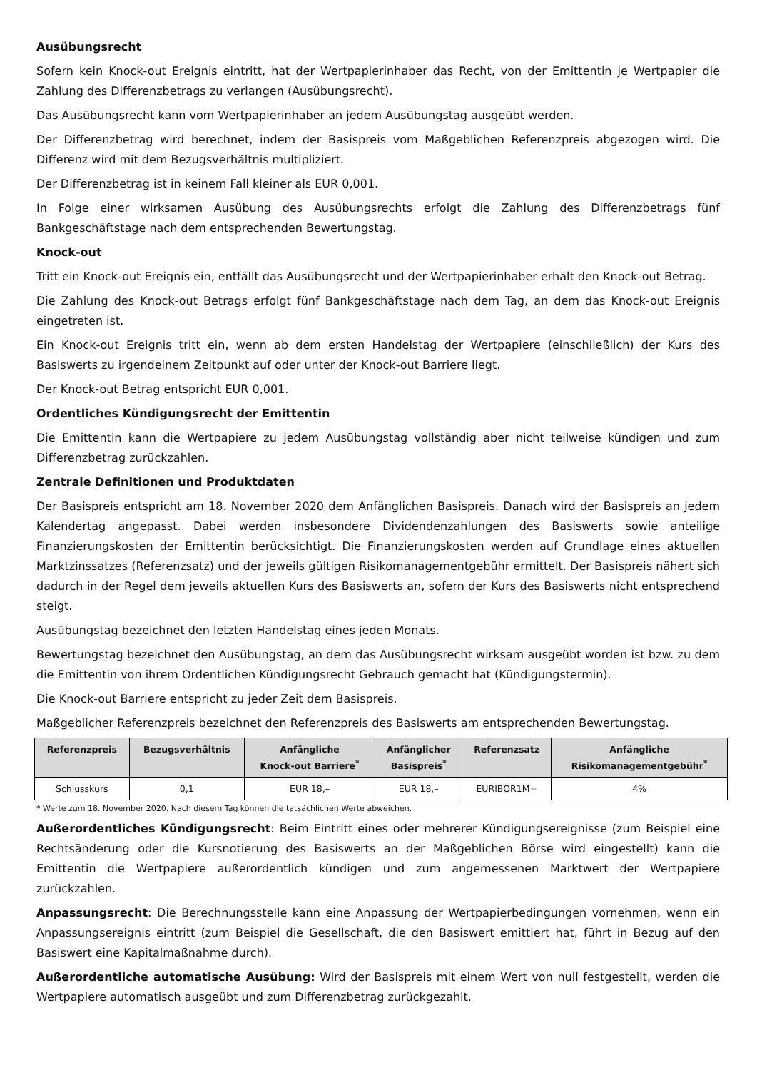Ausübungsrecht
Sofern kein Knock-out Ereignis eintritt, hat der Wertpapierinhaber das Recht, von der Emittentin je Wertpapier die Zahlung des Differenzbetrags zu verlangen (Ausübungsrecht).
Das Ausübungsrecht kann vom Wertpapierinhaber an jedem Ausübungstag ausgeübt werden.
Der Differenzbetrag wird berechnet, indem der Basispreis vom Maßgeblichen Referenzpreis abgezogen wird. Die Differenz wird mit dem Bezugsverhältnis multipliziert.
Der Differenzbetrag ist in keinem Fall kleiner als EUR 0,001.
In Folge einer wirksamen Ausübung des Ausübungsrechts erfolgt die Zahlung des Differenzbetrags fünf Bankgeschäftstage nach dem entsprechenden Bewertungstag.
Knock-out
Tritt ein Knock-out Ereignis ein, entfällt das Ausübungsrecht und der Wertpapierinhaber erhält den Knock-out Betrag.
Die Zahlung des Knock-out Betrags erfolgt fünf Bankgeschäftstage nach dem Tag, an dem das Knock-out Ereignis eingetreten ist.
Ein Knock-out Ereignis tritt ein, wenn ab dem ersten Handelstag der Wertpapiere (einschließlich) der Kurs des Basiswerts zu irgendeinem Zeitpunkt auf oder unter der Knock-out Barriere liegt.
Der Knock-out Betrag entspricht EUR 0,001.
Ordentliches Kündigungsrecht der Emittentin
Die Emittentin kann die Wertpapiere zu jedem Ausübungstag vollständig aber nicht teilweise kündigen und zum Differenzbetrag zurückzahlen.
Zentrale Definitionen und Produktdaten
Der Basispreis entspricht am 18. November 2020 dem Anfänglichen Basispreis. Danach wird der Basispreis an jedem Kalendertag angepasst. Dabei werden insbesondere Dividendenzahlungen des Basiswerts sowie anteilige Finanzierungskosten der Emittentin berücksichtigt. Die Finanzierungskosten werden auf Grundlage eines aktuellen Marktzinssatzes (Referenzsatz) und der jeweils gültigen Risikomanagementgebühr ermittelt. Der Basispreis nähert sich dadurch in der Regel dem jeweils aktuellen Kurs des Basiswerts an, sofern der Kurs des Basiswerts nicht entsprechend steigt.
Ausübungstag bezeichnet den letzten Handelstag eines jeden Monats.
Bewertungstag bezeichnet den Ausübungstag, an dem das Ausübungsrecht wirksam ausgeübt worden ist bzw. zu dem die Emittentin von ihrem Ordentlichen Kündigungsrecht Gebrauch gemacht hat (Kündigungstermin).
Die Knock-out Barriere entspricht zu jeder Zeit dem Basispreis.
Maßgeblicher Referenzpreis bezeichnet den Referenzpreis des Basiswerts am entsprechenden Bewertungstag.
| Referenzpreis | Bezugsverhältnis | Anfängliche Knock-out Barriere<sup>*</sup> | Anfänglicher Basispreis<sup>*</sup> | Referenzsatz | Anfängliche Risikomanagementgebühr<sup>*</sup> |
| --- | --- | --- | --- | --- | --- |
| Schlusskurs | 0,1 | EUR 18,– | EUR 18,– | EURIBOR1M= | 4% |
* Werte zum 18. November 2020. Nach diesem Tag können die tatsächlichen Werte abweichen.
Außerordentliches Kündigungsrecht: Beim Eintritt eines oder mehrerer Kündigungsereignisse (zum Beispiel eine Rechtsänderung oder die Kursnotierung des Basiswerts an der Maßgeblichen Börse wird eingestellt) kann die Emittentin die Wertpapiere außerordentlich kündigen und zum angemessenen Marktwert der Wertpapiere zurückzahlen.
Anpassungsrecht: Die Berechnungsstelle kann eine Anpassung der Wertpapierbedingungen vornehmen, wenn ein Anpassungsereignis eintritt (zum Beispiel die Gesellschaft, die den Basiswert emittiert hat, führt in Bezug auf den Basiswert eine Kapitalmaßnahme durch).
Außerordentliche automatische Ausübung: Wird der Basispreis mit einem Wert von null festgestellt, werden die Wertpapiere automatisch ausgeübt und zum Differenzbetrag zurückgezahlt.